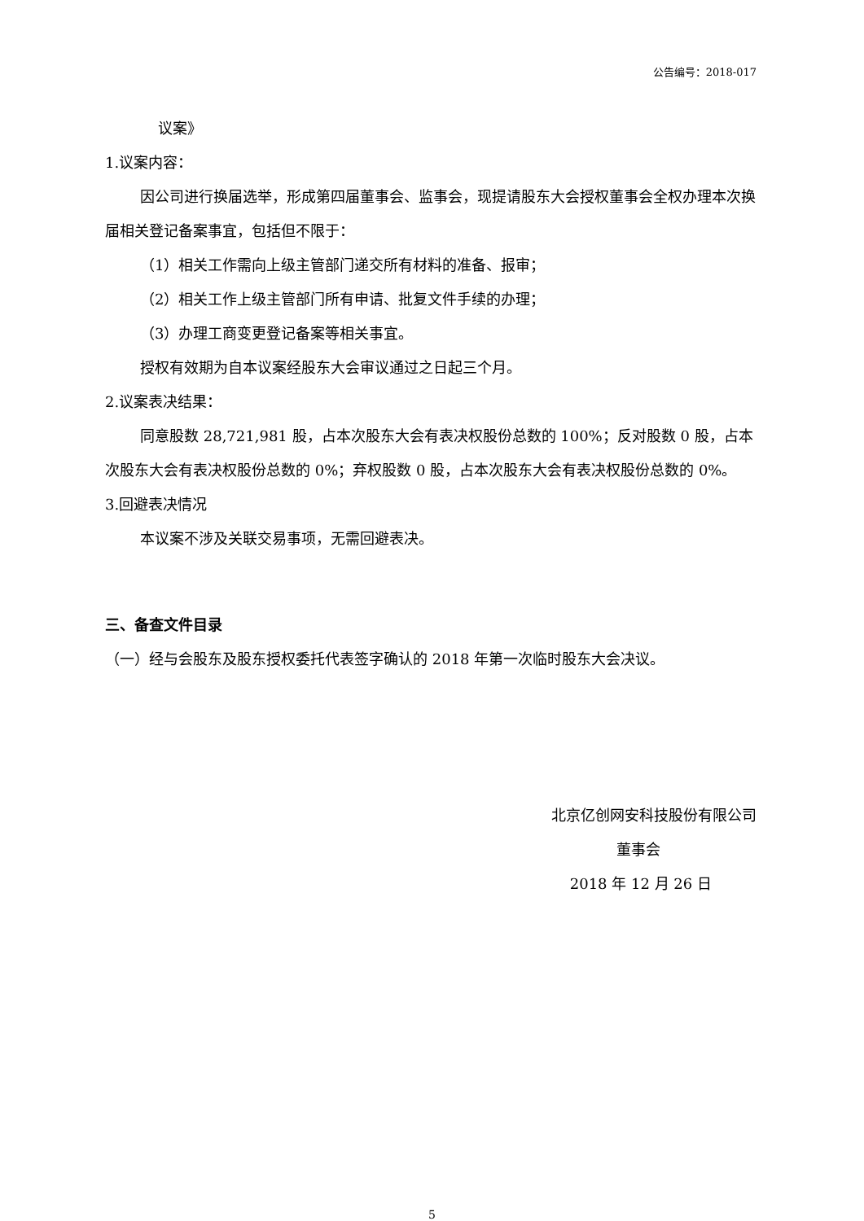公告编号：2018-017
议案》
1.议案内容：
因公司进行换届选举，形成第四届董事会、监事会，现提请股东大会授权董事会全权办理本次换届相关登记备案事宜，包括但不限于：
（1）相关工作需向上级主管部门递交所有材料的准备、报审；
（2）相关工作上级主管部门所有申请、批复文件手续的办理；
（3）办理工商变更登记备案等相关事宜。
授权有效期为自本议案经股东大会审议通过之日起三个月。
2.议案表决结果：
同意股数 28,721,981 股，占本次股东大会有表决权股份总数的 100%；反对股数 0 股，占本次股东大会有表决权股份总数的 0%；弃权股数 0 股，占本次股东大会有表决权股份总数的 0%。
3.回避表决情况
本议案不涉及关联交易事项，无需回避表决。
三、备查文件目录
（一）经与会股东及股东授权委托代表签字确认的 2018 年第一次临时股东大会决议。
北京亿创网安科技股份有限公司
董事会
2018 年 12 月 26 日
5